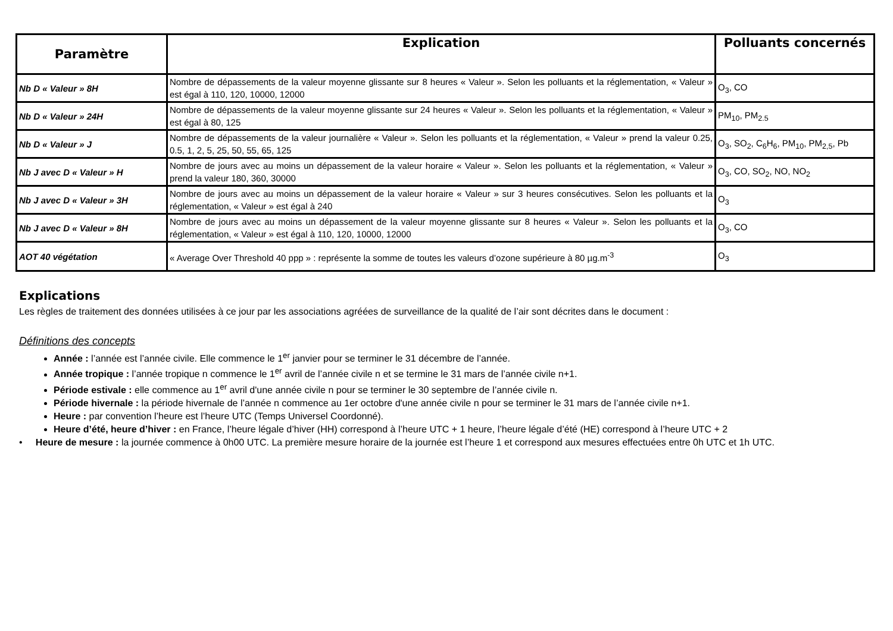| Paramètre | Explication | Polluants concernés |
| --- | --- | --- |
| Nb D « Valeur » 8H | Nombre de dépassements de la valeur moyenne glissante sur 8 heures « Valeur ». Selon les polluants et la réglementation, « Valeur » est égal à 110, 120, 10000, 12000 | O<sub>3</sub>, CO |
| Nb D « Valeur » 24H | Nombre de dépassements de la valeur moyenne glissante sur 24 heures « Valeur ». Selon les polluants et la réglementation, « Valeur » est égal à 80, 125 | PM<sub>10</sub>, PM<sub>2.5</sub> |
| Nb D « Valeur » J | Nombre de dépassements de la valeur journalière « Valeur ». Selon les polluants et la réglementation, « Valeur » prend la valeur 0.25, 0.5, 1, 2, 5, 25, 50, 55, 65, 125 | O<sub>3</sub>, SO<sub>2</sub>, C<sub>6</sub>H<sub>6</sub>, PM<sub>10</sub>, PM<sub>2,5</sub>, Pb |
| Nb J avec D « Valeur » H | Nombre de jours avec au moins un dépassement de la valeur horaire « Valeur ». Selon les polluants et la réglementation, « Valeur » prend la valeur 180, 360, 30000 | O<sub>3</sub>, CO, SO<sub>2</sub>, NO, NO<sub>2</sub> |
| Nb J avec D « Valeur » 3H | Nombre de jours avec au moins un dépassement de la valeur horaire « Valeur » sur 3 heures consécutives. Selon les polluants et la réglementation, « Valeur » est égal à 240 | O<sub>3</sub> |
| Nb J avec D « Valeur » 8H | Nombre de jours avec au moins un dépassement de la valeur moyenne glissante sur 8 heures « Valeur ». Selon les polluants et la réglementation, « Valeur » est égal à 110, 120, 10000, 12000 | O<sub>3</sub>, CO |
| AOT 40 végétation | « Average Over Threshold 40 ppp » : représente la somme de toutes les valeurs d’ozone supérieure à 80 µg.m<sup>-3</sup> | O<sub>3</sub> |
Explications
Les règles de traitement des données utilisées à ce jour par les associations agréées de surveillance de la qualité de l’air sont décrites dans le document :
Définitions des concepts
Année : l’année est l’année civile. Elle commence le 1<sup>er</sup> janvier pour se terminer le 31 décembre de l’année.
Année tropique : l’année tropique n commence le 1<sup>er</sup> avril de l’année civile n et se termine le 31 mars de l’année civile n+1.
Période estivale : elle commence au 1<sup>er</sup> avril d'une année civile n pour se terminer le 30 septembre de l’année civile n.
Période hivernale : la période hivernale de l’année n commence au 1er octobre d'une année civile n pour se terminer le 31 mars de l’année civile n+1.
Heure : par convention l’heure est l’heure UTC (Temps Universel Coordonné).
Heure d’été, heure d’hiver : en France, l’heure légale d’hiver (HH) correspond à l’heure UTC + 1 heure, l’heure légale d’été (HE) correspond à l’heure UTC + 2
• Heure de mesure : la journée commence à 0h00 UTC. La première mesure horaire de la journée est l’heure 1 et correspond aux mesures effectuées entre 0h UTC et 1h UTC.